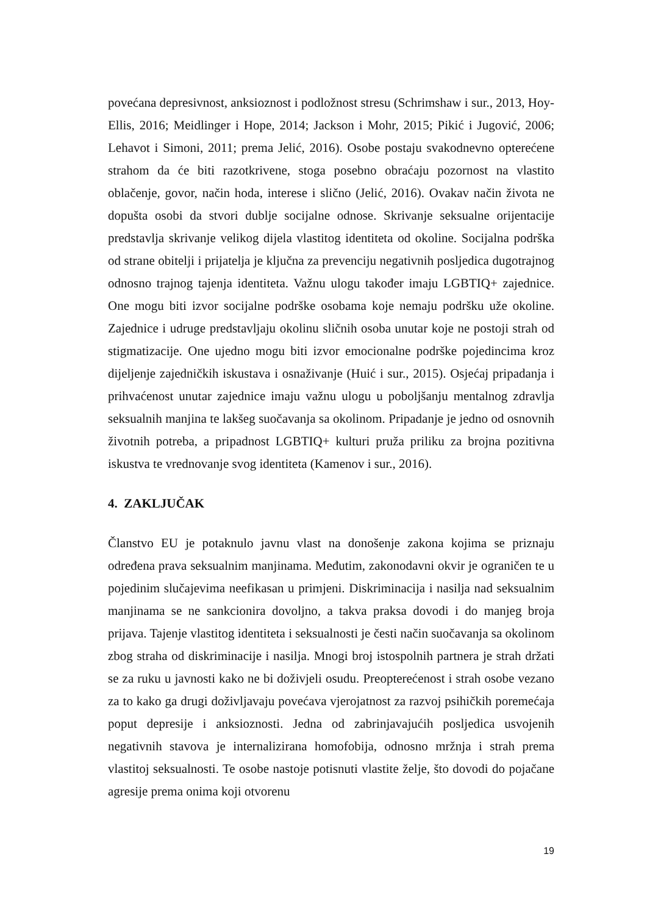povećana depresivnost, anksioznost i podložnost stresu (Schrimshaw i sur., 2013, Hoy-Ellis, 2016; Meidlinger i Hope, 2014; Jackson i Mohr, 2015; Pikić i Jugović, 2006; Lehavot i Simoni, 2011; prema Jelić, 2016). Osobe postaju svakodnevno opterećene strahom da će biti razotkrivene, stoga posebno obraćaju pozornost na vlastito oblačenje, govor, način hoda, interese i slično (Jelić, 2016). Ovakav način života ne dopušta osobi da stvori dublje socijalne odnose. Skrivanje seksualne orijentacije predstavlja skrivanje velikog dijela vlastitog identiteta od okoline. Socijalna podrška od strane obitelji i prijatelja je ključna za prevenciju negativnih posljedica dugotrajnog odnosno trajnog tajenja identiteta. Važnu ulogu također imaju LGBTIQ+ zajednice. One mogu biti izvor socijalne podrške osobama koje nemaju podršku uže okoline. Zajednice i udruge predstavljaju okolinu sličnih osoba unutar koje ne postoji strah od stigmatizacije. One ujedno mogu biti izvor emocionalne podrške pojedincima kroz dijeljenje zajedničkih iskustava i osnaživanje (Huić i sur., 2015). Osjećaj pripadanja i prihvaćenost unutar zajednice imaju važnu ulogu u poboljšanju mentalnog zdravlja seksualnih manjina te lakšeg suočavanja sa okolinom. Pripadanje je jedno od osnovnih životnih potreba, a pripadnost LGBTIQ+ kulturi pruža priliku za brojna pozitivna iskustva te vrednovanje svog identiteta (Kamenov i sur., 2016).
4. ZAKLJUČAK
Članstvo EU je potaknulo javnu vlast na donošenje zakona kojima se priznaju određena prava seksualnim manjinama. Međutim, zakonodavni okvir je ograničen te u pojedinim slučajevima neefikasan u primjeni. Diskriminacija i nasilja nad seksualnim manjinama se ne sankcionira dovoljno, a takva praksa dovodi i do manjeg broja prijava. Tajenje vlastitog identiteta i seksualnosti je česti način suočavanja sa okolinom zbog straha od diskriminacije i nasilja. Mnogi broj istospolnih partnera je strah držati se za ruku u javnosti kako ne bi doživjeli osudu. Preopterećenost i strah osobe vezano za to kako ga drugi doživljavaju povećava vjerojatnost za razvoj psihičkih poremećaja poput depresije i anksioznosti. Jedna od zabrinjavajućih posljedica usvojenih negativnih stavova je internalizirana homofobija, odnosno mržnja i strah prema vlastitoj seksualnosti. Te osobe nastoje potisnuti vlastite želje, što dovodi do pojačane agresije prema onima koji otvorenu
19